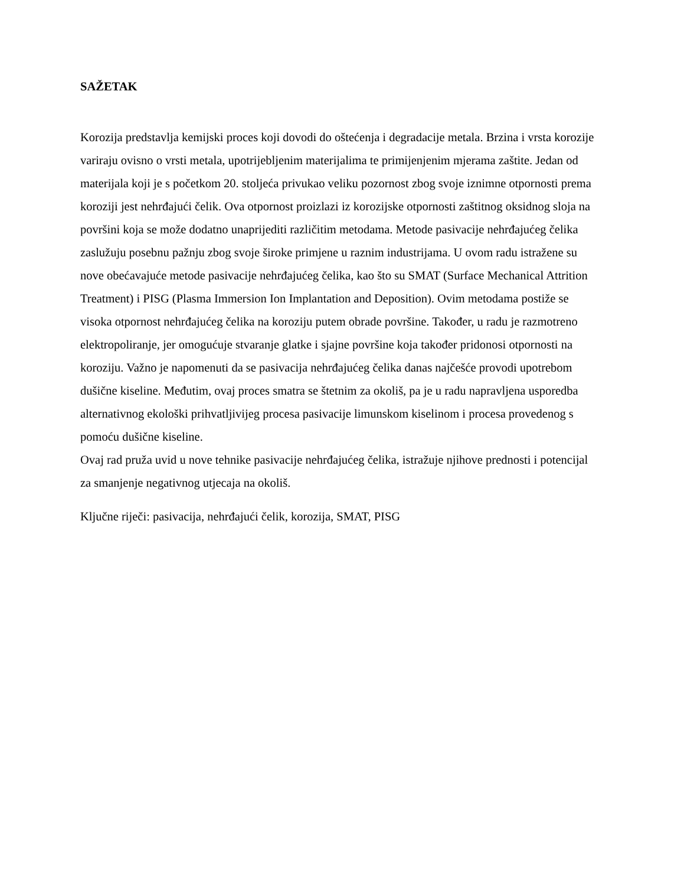SAŽETAK
Korozija predstavlja kemijski proces koji dovodi do oštećenja i degradacije metala. Brzina i vrsta korozije variraju ovisno o vrsti metala, upotrijebljenim materijalima te primijenjenim mjerama zaštite. Jedan od materijala koji je s početkom 20. stoljeća privukao veliku pozornost zbog svoje iznimne otpornosti prema koroziji jest nehrđajući čelik. Ova otpornost proizlazi iz korozijske otpornosti zaštitnog oksidnog sloja na površini koja se može dodatno unaprijediti različitim metodama. Metode pasivacije nehrđajućeg čelika zaslužuju posebnu pažnju zbog svoje široke primjene u raznim industrijama. U ovom radu istražene su nove obećavajuće metode pasivacije nehrđajućeg čelika, kao što su SMAT (Surface Mechanical Attrition Treatment) i PISG (Plasma Immersion Ion Implantation and Deposition). Ovim metodama postiže se visoka otpornost nehrđajućeg čelika na koroziju putem obrade površine. Također, u radu je razmotreno elektropoliranje, jer omogućuje stvaranje glatke i sjajne površine koja također pridonosi otpornosti na koroziju. Važno je napomenuti da se pasivacija nehrđajućeg čelika danas najčešće provodi upotrebom dušične kiseline. Međutim, ovaj proces smatra se štetnim za okoliš, pa je u radu napravljena usporedba alternativnog ekološki prihvatljivijeg procesa pasivacije limunskom kiselinom i procesa provedenog s pomoću dušične kiseline.
Ovaj rad pruža uvid u nove tehnike pasivacije nehrđajućeg čelika, istražuje njihove prednosti i potencijal za smanjenje negativnog utjecaja na okoliš.
Ključne riječi: pasivacija, nehrđajući čelik, korozija, SMAT, PISG